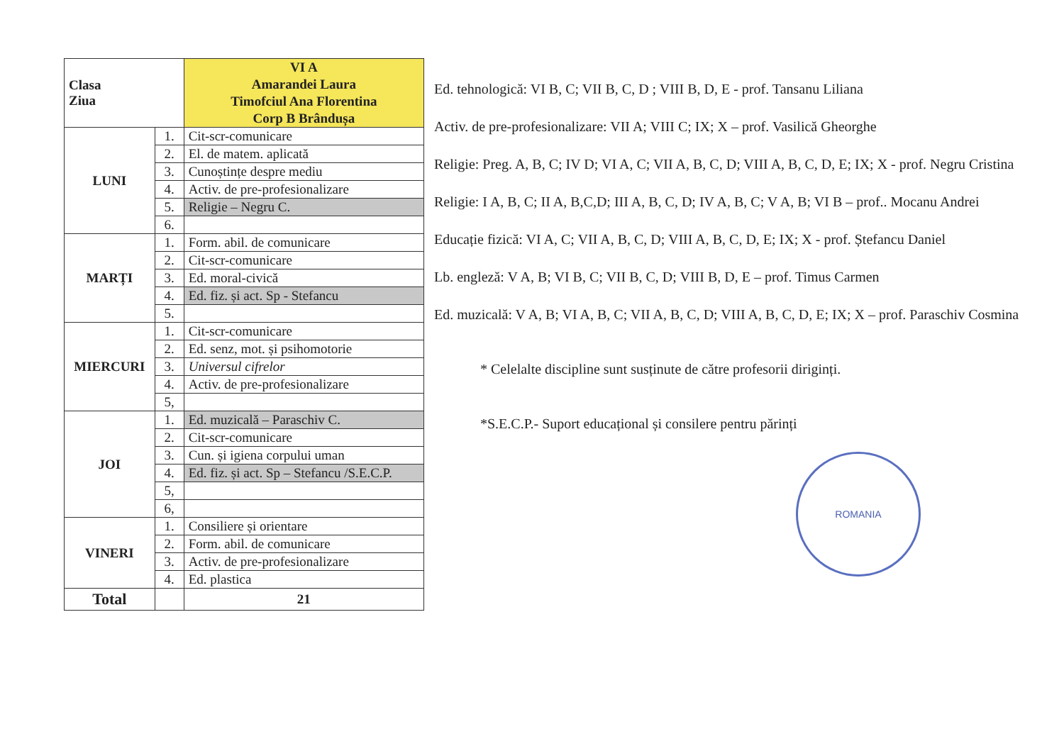| Clasa Ziua | | VI A Amarandei Laura Timofciul Ana Florentina Corp B Brândușa |
| --- | --- | --- |
| LUNI | 1. | Cit-scr-comunicare |
| | 2. | El. de matem. aplicată |
| | 3. | Cunoștințe despre mediu |
| | 4. | Activ. de pre-profesionalizare |
| | 5. | Religie – Negru C. |
| | 6. | |
| MARȚI | 1. | Form. abil. de comunicare |
| | 2. | Cit-scr-comunicare |
| | 3. | Ed. moral-civică |
| | 4. | Ed. fiz. și act. Sp - Stefancu |
| | 5. | |
| MIERCURI | 1. | Cit-scr-comunicare |
| | 2. | Ed. senz, mot. și psihomotorie |
| | 3. | Universul cifrelor |
| | 4. | Activ. de pre-profesionalizare |
| | 5, | |
| JOI | 1. | Ed. muzicală – Paraschiv C. |
| | 2. | Cit-scr-comunicare |
| | 3. | Cun. și igiena corpului uman |
| | 4. | Ed. fiz. și act. Sp – Stefancu /S.E.C.P. |
| | 5, | |
| | 6, | |
| VINERI | 1. | Consiliere și orientare |
| | 2. | Form. abil. de comunicare |
| | 3. | Activ. de pre-profesionalizare |
| | 4. | Ed. plastica |
| Total | | 21 |
Ed. tehnologică: VI B, C; VII B, C, D ; VIII B, D, E - prof. Tansanu Liliana
Activ. de pre-profesionalizare: VII A; VIII C; IX; X – prof. Vasilică Gheorghe
Religie: Preg. A, B, C; IV D; VI A, C; VII A, B, C, D; VIII A, B, C, D, E; IX; X - prof. Negru Cristina
Religie: I A, B, C; II A, B,C,D; III A, B, C, D; IV A, B, C; V A, B; VI B – prof.. Mocanu Andrei
Educație fizică: VI A, C; VII A, B, C, D; VIII A, B, C, D, E; IX; X - prof. Ștefancu Daniel
Lb. engleză: V A, B; VI B, C; VII B, C, D; VIII B, D, E – prof. Timus Carmen
Ed. muzicală: V A, B; VI A, B, C; VII A, B, C, D; VIII A, B, C, D, E; IX; X – prof. Paraschiv Cosmina
* Celelalte discipline sunt susținute de către profesorii diriginți.
*S.E.C.P.- Suport educațional și consilere pentru părinți
ROMANIA